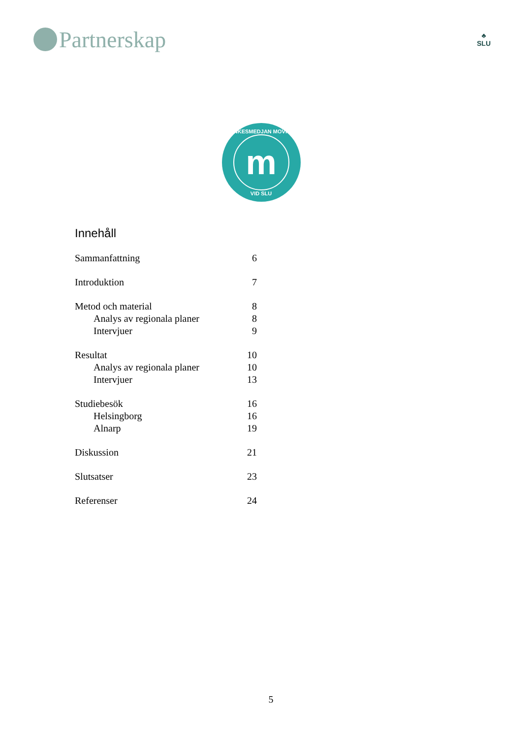Partnerskap
♣
SLU
TANKESMEDJAN MOVIUM
m
VID SLU
Innehåll
Sammanfattning 6
Introduktion 7
Metod och material 8
Analys av regionala planer 8
Intervjuer 9
Resultat 10
Analys av regionala planer 10
Intervjuer 13
Studiebesök 16
Helsingborg 16
Alnarp 19
Diskussion 21
Slutsatser 23
Referenser 24
5